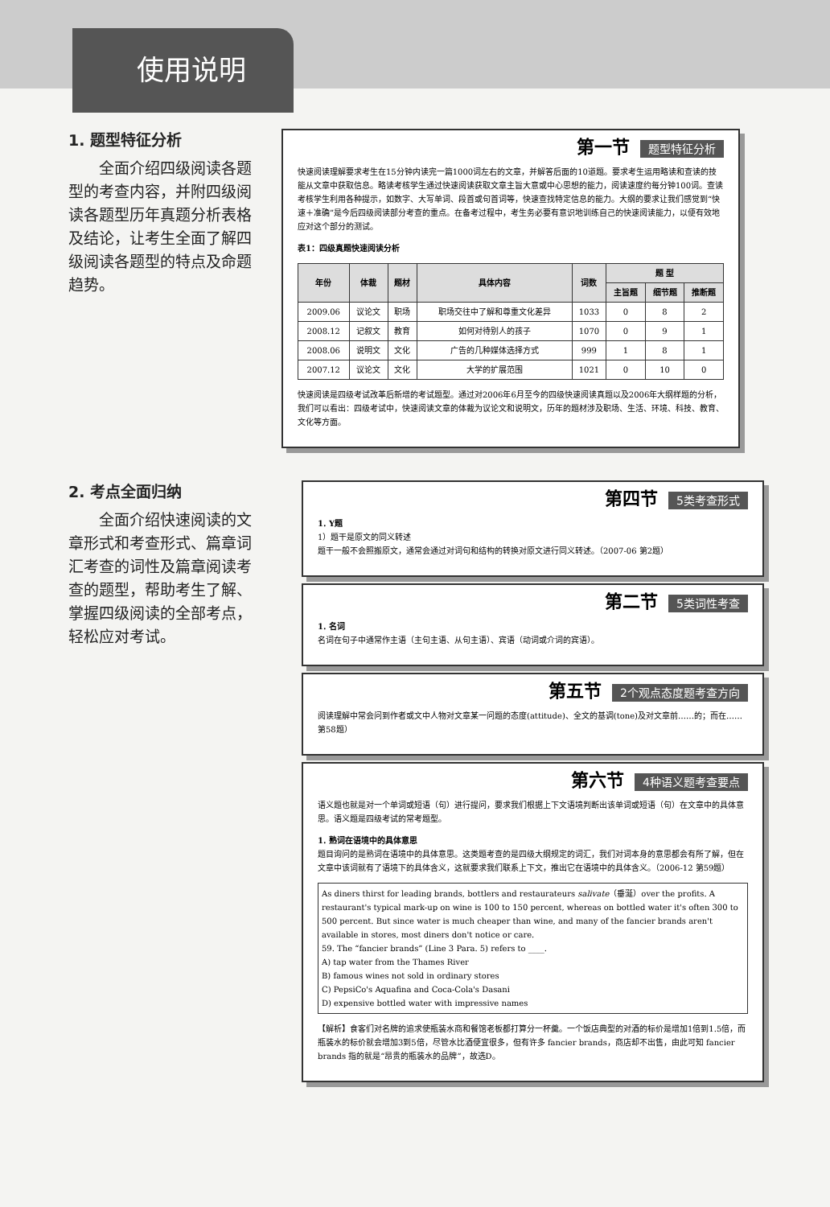使用说明
1. 题型特征分析
全面介绍四级阅读各题型的考查内容，并附四级阅读各题型历年真题分析表格及结论，让考生全面了解四级阅读各题型的特点及命题趋势。
第一节 题型特征分析
快速阅读理解要求考生在15分钟内读完一篇1000词左右的文章，并解答后面的10道题。要求考生运用略读和查读的技能从文章中获取信息。略读考核学生通过快速阅读获取文章主旨大意或中心思想的能力，阅读速度约每分钟100词。查读考核学生利用各种提示，如数字、大写单词、段首或句首词等，快速查找特定信息的能力。大纲的要求让我们感觉到“快速＋准确”是今后四级阅读部分考查的重点。在备考过程中，考生务必要有意识地训练自己的快速阅读能力，以便有效地应对这个部分的测试。
表1：四级真题快速阅读分析
| 年份 | 体裁 | 题材 | 具体内容 | 词数 | 题 型 | | |
| --- | --- | --- | --- | --- | --- | --- | --- |
| | | | | | 主旨题 | 细节题 | 推断题 |
| 2009.06 | 议论文 | 职场 | 职场交往中了解和尊重文化差异 | 1033 | 0 | 8 | 2 |
| 2008.12 | 记叙文 | 教育 | 如何对待别人的孩子 | 1070 | 0 | 9 | 1 |
| 2008.06 | 说明文 | 文化 | 广告的几种媒体选择方式 | 999 | 1 | 8 | 1 |
| 2007.12 | 议论文 | 文化 | 大学的扩展范围 | 1021 | 0 | 10 | 0 |
快速阅读是四级考试改革后新增的考试题型。通过对2006年6月至今的四级快速阅读真题以及2006年大纲样题的分析，我们可以看出：四级考试中，快速阅读文章的体裁为议论文和说明文，历年的题材涉及职场、生活、环境、科技、教育、文化等方面。
2. 考点全面归纳
全面介绍快速阅读的文章形式和考查形式、篇章词汇考查的词性及篇章阅读考查的题型，帮助考生了解、掌握四级阅读的全部考点，轻松应对考试。
第四节 5类考查形式
1. Y题
1）题干是原文的同义转述
题干一般不会照搬原文，通常会通过对词句和结构的转换对原文进行同义转述。（2007-06 第2题）
第二节 5类词性考查
1. 名词
名词在句子中通常作主语（主句主语、从句主语）、宾语（动词或介词的宾语）。
第五节 2个观点态度题考查方向
阅读理解中常会问到作者或文中人物对文章某一问题的态度(attitude)、全文的基调(tone)及对文章前……的；而在……第58题）
第六节 4种语义题考查要点
语义题也就是对一个单词或短语（句）进行提问，要求我们根据上下文语境判断出该单词或短语（句）在文章中的具体意思。语义题是四级考试的常考题型。
1. 熟词在语境中的具体意思
题目询问的是熟词在语境中的具体意思。这类题考查的是四级大纲规定的词汇，我们对词本身的意思都会有所了解，但在文章中该词就有了语境下的具体含义，这就要求我们联系上下文，推出它在语境中的具体含义。（2006-12 第59题）
As diners thirst for leading brands, bottlers and restaurateurs salivate（垂涎）over the profits. A restaurant's typical mark-up on wine is 100 to 150 percent, whereas on bottled water it's often 300 to 500 percent. But since water is much cheaper than wine, and many of the fancier brands aren't available in stores, most diners don't notice or care.
59. The “fancier brands” (Line 3 Para. 5) refers to ____.
A) tap water from the Thames River
B) famous wines not sold in ordinary stores
C) PepsiCo's Aquafina and Coca-Cola's Dasani
D) expensive bottled water with impressive names
【解析】食客们对名牌的追求使瓶装水商和餐馆老板都打算分一杯羹。一个饭店典型的对酒的标价是增加1倍到1.5倍，而瓶装水的标价就会增加3到5倍，尽管水比酒便宜很多，但有许多 fancier brands，商店却不出售，由此可知 fancier brands 指的就是“昂贵的瓶装水的品牌”，故选D。